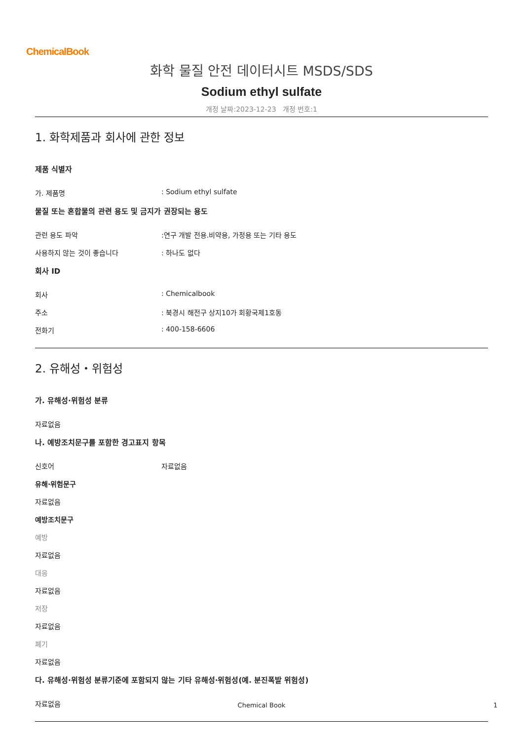ChemicalBook
화학 물질 안전 데이터시트 MSDS/SDS
Sodium ethyl sulfate
개정 날짜:2023-12-23 개정 번호:1
1. 화학제품과 회사에 관한 정보
제품 식별자
가. 제품명: Sodium ethyl sulfate
물질 또는 혼합물의 관련 용도 및 금지가 권장되는 용도
관련 용도 파악:연구 개발 전용.비약용, 가정용 또는 기타 용도
사용하지 않는 것이 좋습니다: 하나도 없다
회사 ID
회사: Chemicalbook
주소: 북경시 해전구 상지10가 회황국제1호동
전화기: 400-158-6606
2. 유해성・위험성
가. 유해성·위험성 분류
자료없음
나. 예방조치문구를 포함한 경고표지 항목
신호어 자료없음
유해·위험문구
자료없음
예방조치문구
예방
자료없음
대응
자료없음
저장
자료없음
폐기
자료없음
다. 유해성·위험성 분류기준에 포함되지 않는 기타 유해성·위험성(예. 분진폭발 위험성)
자료없음
Chemical Book 1